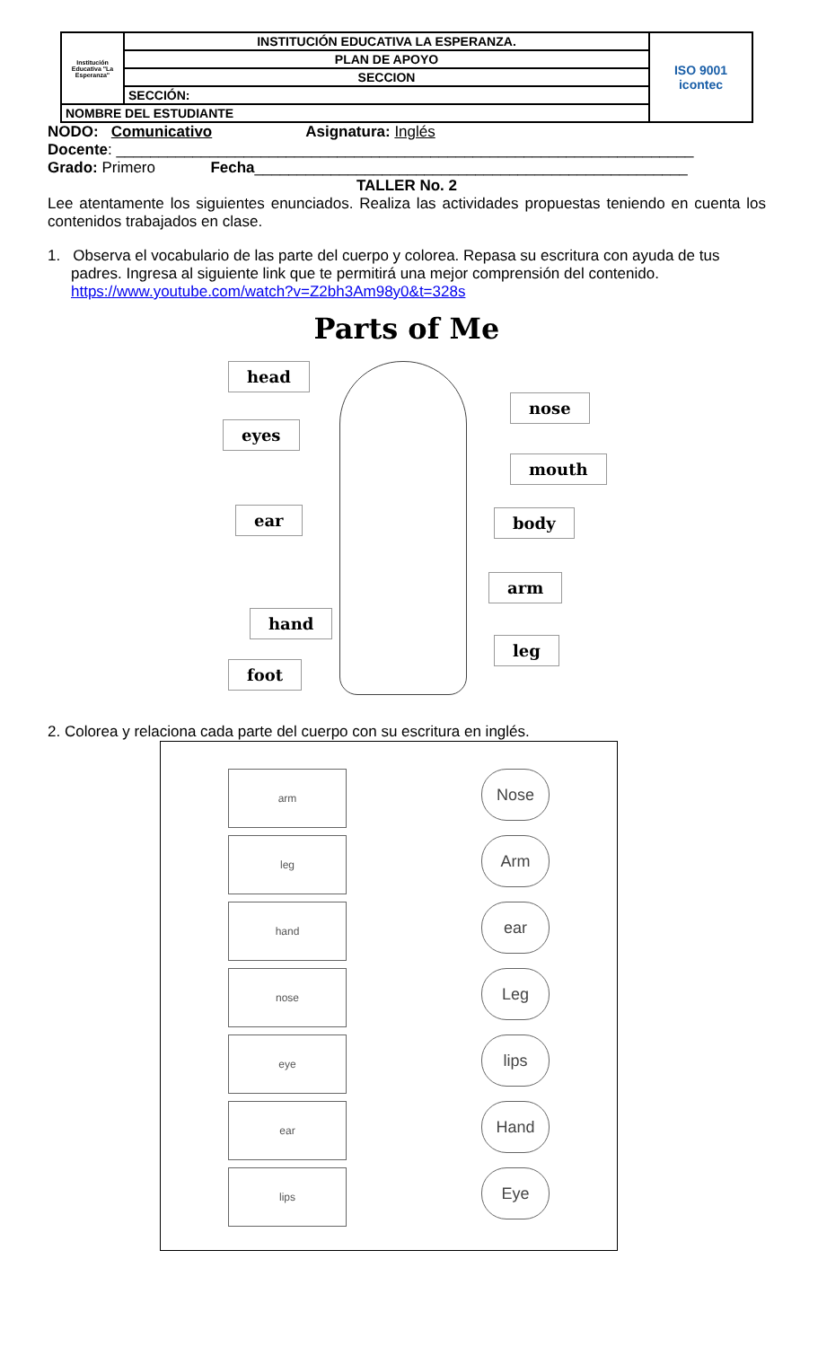| Institución Educativa "La Esperanza" | INSTITUCIÓN EDUCATIVA LA ESPERANZA. | ISO 9001 icontec |
| | PLAN DE APOYO | |
| | SECCION | |
| | SECCIÓN: | |
| NOMBRE DEL ESTUDIANTE | | |
NODO: Comunicativo Asignatura: Inglés
Docente: ____________________________________________________________________
Grado: Primero Fecha___________________________________________________
TALLER No. 2
Lee atentamente los siguientes enunciados. Realiza las actividades propuestas teniendo en cuenta los contenidos trabajados en clase.
1. Observa el vocabulario de las parte del cuerpo y colorea. Repasa su escritura con ayuda de tus padres. Ingresa al siguiente link que te permitirá una mejor comprensión del contenido. https://www.youtube.com/watch?v=Z2bh3Am98y0&t=328s
Parts of Me
head
eyes
ear
hand
foot
nose
mouth
body
arm
leg
2. Colorea y relaciona cada parte del cuerpo con su escritura en inglés.
arm
leg
hand
nose
eye
ear
lips
Nose
Arm
ear
Leg
lips
Hand
Eye